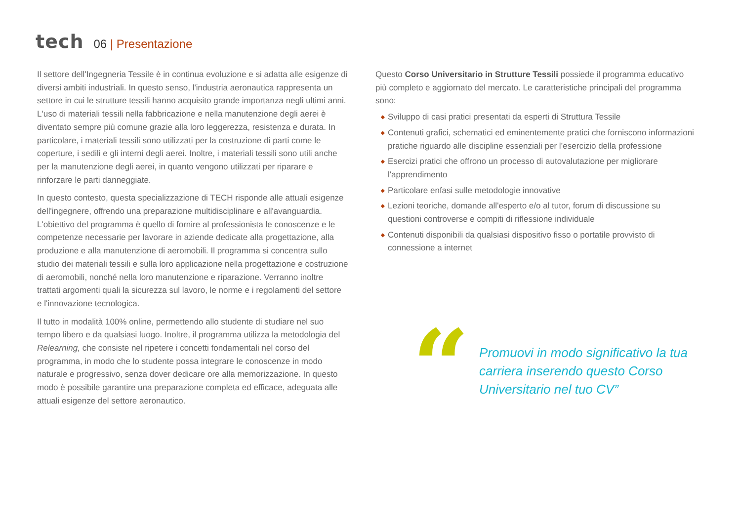tech
06 | Presentazione
Il settore dell'Ingegneria Tessile è in continua evoluzione e si adatta alle esigenze di diversi ambiti industriali. In questo senso, l'industria aeronautica rappresenta un settore in cui le strutture tessili hanno acquisito grande importanza negli ultimi anni. L'uso di materiali tessili nella fabbricazione e nella manutenzione degli aerei è diventato sempre più comune grazie alla loro leggerezza, resistenza e durata. In particolare, i materiali tessili sono utilizzati per la costruzione di parti come le coperture, i sedili e gli interni degli aerei. Inoltre, i materiali tessili sono utili anche per la manutenzione degli aerei, in quanto vengono utilizzati per riparare e rinforzare le parti danneggiate.
In questo contesto, questa specializzazione di TECH risponde alle attuali esigenze dell'ingegnere, offrendo una preparazione multidisciplinare e all'avanguardia. L'obiettivo del programma è quello di fornire al professionista le conoscenze e le competenze necessarie per lavorare in aziende dedicate alla progettazione, alla produzione e alla manutenzione di aeromobili. Il programma si concentra sullo studio dei materiali tessili e sulla loro applicazione nella progettazione e costruzione di aeromobili, nonché nella loro manutenzione e riparazione. Verranno inoltre trattati argomenti quali la sicurezza sul lavoro, le norme e i regolamenti del settore e l'innovazione tecnologica.
Il tutto in modalità 100% online, permettendo allo studente di studiare nel suo tempo libero e da qualsiasi luogo. Inoltre, il programma utilizza la metodologia del Relearning, che consiste nel ripetere i concetti fondamentali nel corso del programma, in modo che lo studente possa integrare le conoscenze in modo naturale e progressivo, senza dover dedicare ore alla memorizzazione. In questo modo è possibile garantire una preparazione completa ed efficace, adeguata alle attuali esigenze del settore aeronautico.
Questo Corso Universitario in Strutture Tessili possiede il programma educativo più completo e aggiornato del mercato. Le caratteristiche principali del programma sono:
◆ Sviluppo di casi pratici presentati da esperti di Struttura Tessile
◆ Contenuti grafici, schematici ed eminentemente pratici che forniscono informazioni pratiche riguardo alle discipline essenziali per l’esercizio della professione
◆ Esercizi pratici che offrono un processo di autovalutazione per migliorare l'apprendimento
◆ Particolare enfasi sulle metodologie innovative
◆ Lezioni teoriche, domande all'esperto e/o al tutor, forum di discussione su questioni controverse e compiti di riflessione individuale
◆ Contenuti disponibili da qualsiasi dispositivo fisso o portatile provvisto di connessione a internet
“
Promuovi in modo significativo la tua carriera inserendo questo Corso Universitario nel tuo CV”